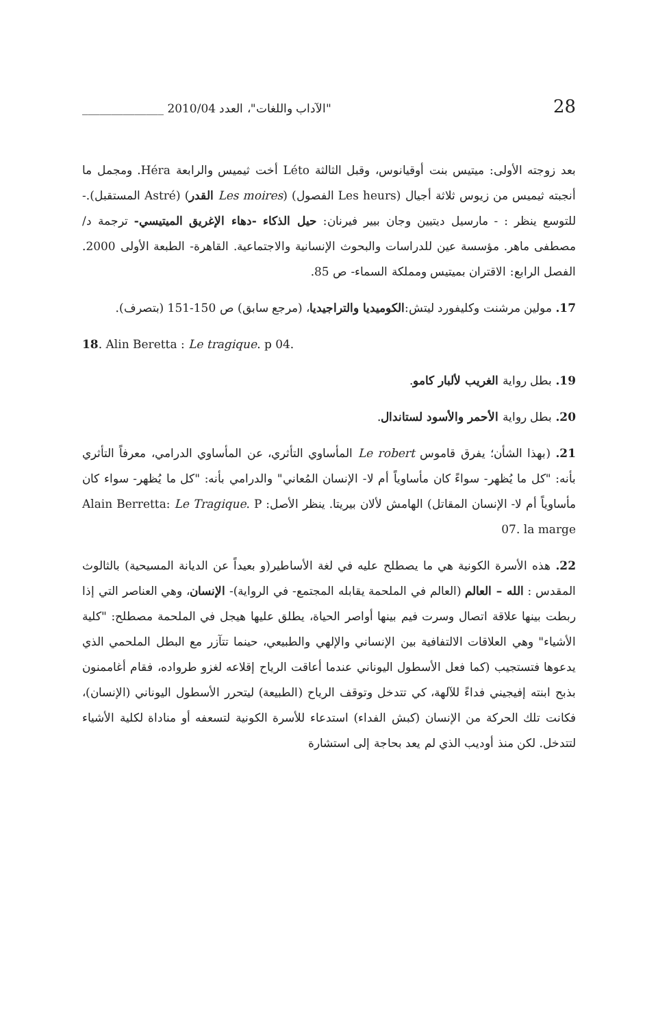"الآداب واللغات"، العدد 2010/04 ______________ 28
بعد زوجته الأولى: ميتيس بنت أوقيانوس، وقبل الثالثة Léto أخت ثيميس والرابعة Héra. ومجمل ما أنجبته ثيميس من زيوس ثلاثة أجيال (Les heurs الفصول) (Les moires القدر) (Astré المستقبل).- للتوسع ينظر : - مارسيل ديتيين وجان بيير فيرنان: حيل الذكاء -دهاء الإغريق الميتيسي- ترجمة د/ مصطفى ماهر. مؤسسة عين للدراسات والبحوث الإنسانية والاجتماعية. القاهرة- الطبعة الأولى 2000. الفصل الرابع: الاقتران بميتيس ومملكة السماء- ص 85.
17. مولين مرشنت وكليفورد ليتش:الكوميديا والتراجيديا، (مرجع سابق) ص 150-151 (بتصرف).
18. Alin Beretta : Le tragique. p 04.
19. بطل رواية الغريب لألبار كامو.
20. بطل رواية الأحمر والأسود لستاندال.
21. (بهذا الشأن؛ يفرق قاموس Le robert المأساوي التأثري، عن المأساوي الدرامي، معرفاً التأثري بأنه: "كل ما يُظهر- سواءً كان مأساوياً أم لا- الإنسان المُعاني" والدرامي بأنه: "كل ما يُظهر- سواء كان مأساوياً أم لا- الإنسان المقاتل) الهامش لألان بيريتا. ينظر الأصل: Alain Berretta: Le Tragique. P 07. la marge
22. هذه الأسرة الكونية هي ما يصطلح عليه في لغة الأساطير(و بعيداً عن الديانة المسيحية) بالثالوث المقدس : الله – العالم (العالم في الملحمة يقابله المجتمع- في الرواية)- الإنسان، وهي العناصر التي إذا ربطت بينها علاقة اتصال وسرت فيم بينها أواصر الحياة، يطلق عليها هيجل في الملحمة مصطلح: "كلية الأشياء" وهي العلاقات الالتفافية بين الإنساني والإلهي والطبيعي، حينما تتآزر مع البطل الملحمي الذي يدعوها فتستجيب (كما فعل الأسطول اليوناني عندما أعاقت الرياح إقلاعه لغزو طرواده، فقام أغاممنون بذبح ابنته إفيجيني فداءً للآلهة، كي تتدخل وتوقف الرياح (الطبيعة) ليتحرر الأسطول اليوناني (الإنسان)، فكانت تلك الحركة من الإنسان (كبش الفداء) استدعاء للأسرة الكونية لتسعفه أو مناداة لكلية الأشياء لتتدخل. لكن منذ أوديب الذي لم يعد بحاجة إلى استشارة